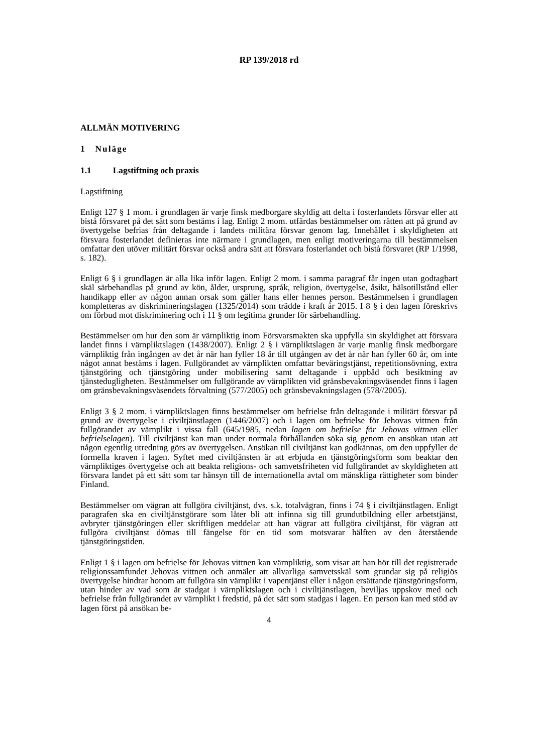RP 139/2018 rd
ALLMÄN MOTIVERING
1 Nuläge
1.1 Lagstiftning och praxis
Lagstiftning
Enligt 127 § 1 mom. i grundlagen är varje finsk medborgare skyldig att delta i fosterlandets försvar eller att bistå försvaret på det sätt som bestäms i lag. Enligt 2 mom. utfärdas bestämmelser om rätten att på grund av övertygelse befrias från deltagande i landets militära försvar genom lag. Innehållet i skyldigheten att försvara fosterlandet definieras inte närmare i grundlagen, men enligt motiveringarna till bestämmelsen omfattar den utöver militärt försvar också andra sätt att försvara fosterlandet och bistå försvaret (RP 1/1998, s. 182).
Enligt 6 § i grundlagen är alla lika inför lagen. Enligt 2 mom. i samma paragraf får ingen utan godtagbart skäl särbehandlas på grund av kön, ålder, ursprung, språk, religion, övertygelse, åsikt, hälsotillstånd eller handikapp eller av någon annan orsak som gäller hans eller hennes person. Bestämmelsen i grundlagen kompletteras av diskrimineringslagen (1325/2014) som trädde i kraft år 2015. I 8 § i den lagen föreskrivs om förbud mot diskriminering och i 11 § om legitima grunder för särbehandling.
Bestämmelser om hur den som är värnpliktig inom Försvarsmakten ska uppfylla sin skyldighet att försvara landet finns i värnpliktslagen (1438/2007). Enligt 2 § i värnpliktslagen är varje manlig finsk medborgare värnpliktig från ingången av det år när han fyller 18 år till utgången av det år när han fyller 60 år, om inte något annat bestäms i lagen. Fullgörandet av värnplikten omfattar beväringstjänst, repetitionsövning, extra tjänstgöring och tjänstgöring under mobilisering samt deltagande i uppbåd och besiktning av tjänstedugligheten. Bestämmelser om fullgörande av värnplikten vid gränsbevakningsväsendet finns i lagen om gränsbevakningsväsendets förvaltning (577/2005) och gränsbevakningslagen (578//2005).
Enligt 3 § 2 mom. i värnpliktslagen finns bestämmelser om befrielse från deltagande i militärt försvar på grund av övertygelse i civiltjänstlagen (1446/2007) och i lagen om befrielse för Jehovas vittnen från fullgörandet av värnplikt i vissa fall (645/1985, nedan lagen om befrielse för Jehovas vittnen eller befrielselagen). Till civiltjänst kan man under normala förhållanden söka sig genom en ansökan utan att någon egentlig utredning görs av övertygelsen. Ansökan till civiltjänst kan godkännas, om den uppfyller de formella kraven i lagen. Syftet med civiltjänsten är att erbjuda en tjänstgöringsform som beaktar den värnpliktiges övertygelse och att beakta religions- och samvetsfriheten vid fullgörandet av skyldigheten att försvara landet på ett sätt som tar hänsyn till de internationella avtal om mänskliga rättigheter som binder Finland.
Bestämmelser om vägran att fullgöra civiltjänst, dvs. s.k. totalvägran, finns i 74 § i civiltjänstlagen. Enligt paragrafen ska en civiltjänstgörare som låter bli att infinna sig till grundutbildning eller arbetstjänst, avbryter tjänstgöringen eller skriftligen meddelar att han vägrar att fullgöra civiltjänst, för vägran att fullgöra civiltjänst dömas till fängelse för en tid som motsvarar hälften av den återstående tjänstgöringstiden.
Enligt 1 § i lagen om befrielse för Jehovas vittnen kan värnpliktig, som visar att han hör till det registrerade religionssamfundet Jehovas vittnen och anmäler att allvarliga samvetsskäl som grundar sig på religiös övertygelse hindrar honom att fullgöra sin värnplikt i vapentjänst eller i någon ersättande tjänstgöringsform, utan hinder av vad som är stadgat i värnpliktslagen och i civiltjänstlagen, beviljas uppskov med och befrielse från fullgörandet av värnplikt i fredstid, på det sätt som stadgas i lagen. En person kan med stöd av lagen först på ansökan be-
4